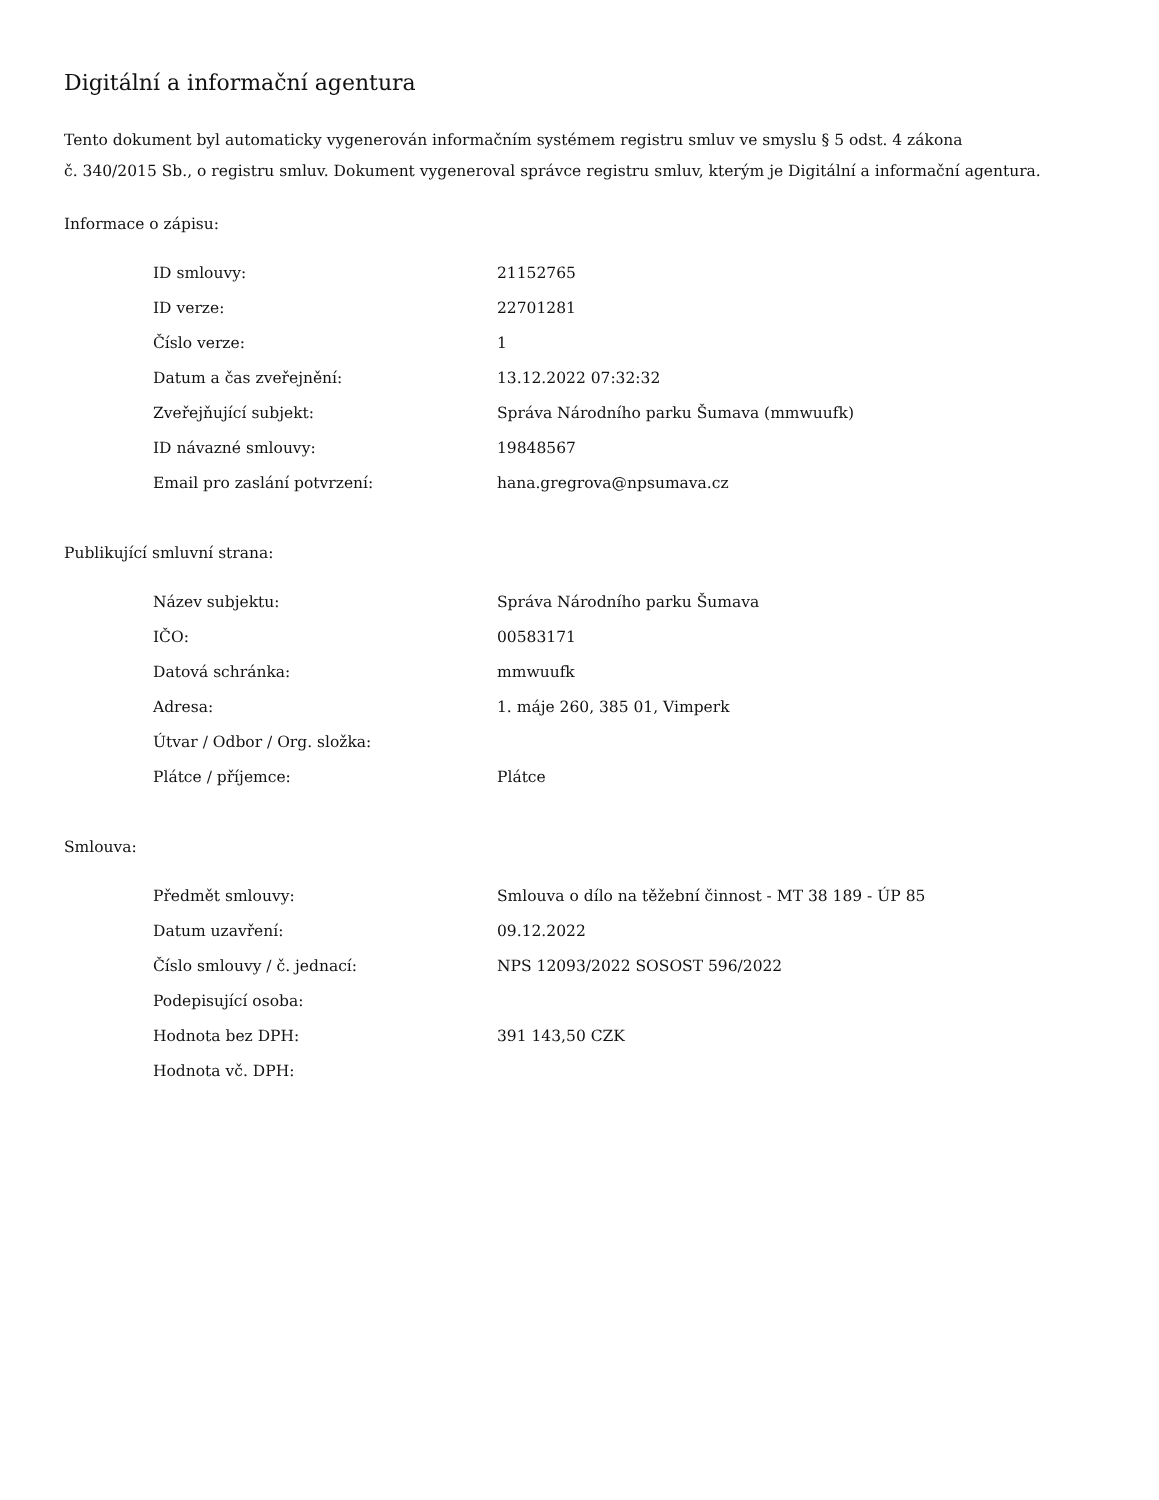Digitální a informační agentura
Tento dokument byl automaticky vygenerován informačním systémem registru smluv ve smyslu § 5 odst. 4 zákona
č. 340/2015 Sb., o registru smluv. Dokument vygeneroval správce registru smluv, kterým je Digitální a informační agentura.
Informace o zápisu:
| ID smlouvy: | 21152765 |
| ID verze: | 22701281 |
| Číslo verze: | 1 |
| Datum a čas zveřejnění: | 13.12.2022 07:32:32 |
| Zveřejňující subjekt: | Správa Národního parku Šumava (mmwuufk) |
| ID návazné smlouvy: | 19848567 |
| Email pro zaslání potvrzení: | hana.gregrova@npsumava.cz |
Publikující smluvní strana:
| Název subjektu: | Správa Národního parku Šumava |
| IČO: | 00583171 |
| Datová schránka: | mmwuufk |
| Adresa: | 1. máje 260, 385 01, Vimperk |
| Útvar / Odbor / Org. složka: | |
| Plátce / příjemce: | Plátce |
Smlouva:
| Předmět smlouvy: | Smlouva o dílo na těžební činnost - MT 38 189 - ÚP 85 |
| Datum uzavření: | 09.12.2022 |
| Číslo smlouvy / č. jednací: | NPS 12093/2022 SOSOST 596/2022 |
| Podepisující osoba: | |
| Hodnota bez DPH: | 391 143,50 CZK |
| Hodnota vč. DPH: | |